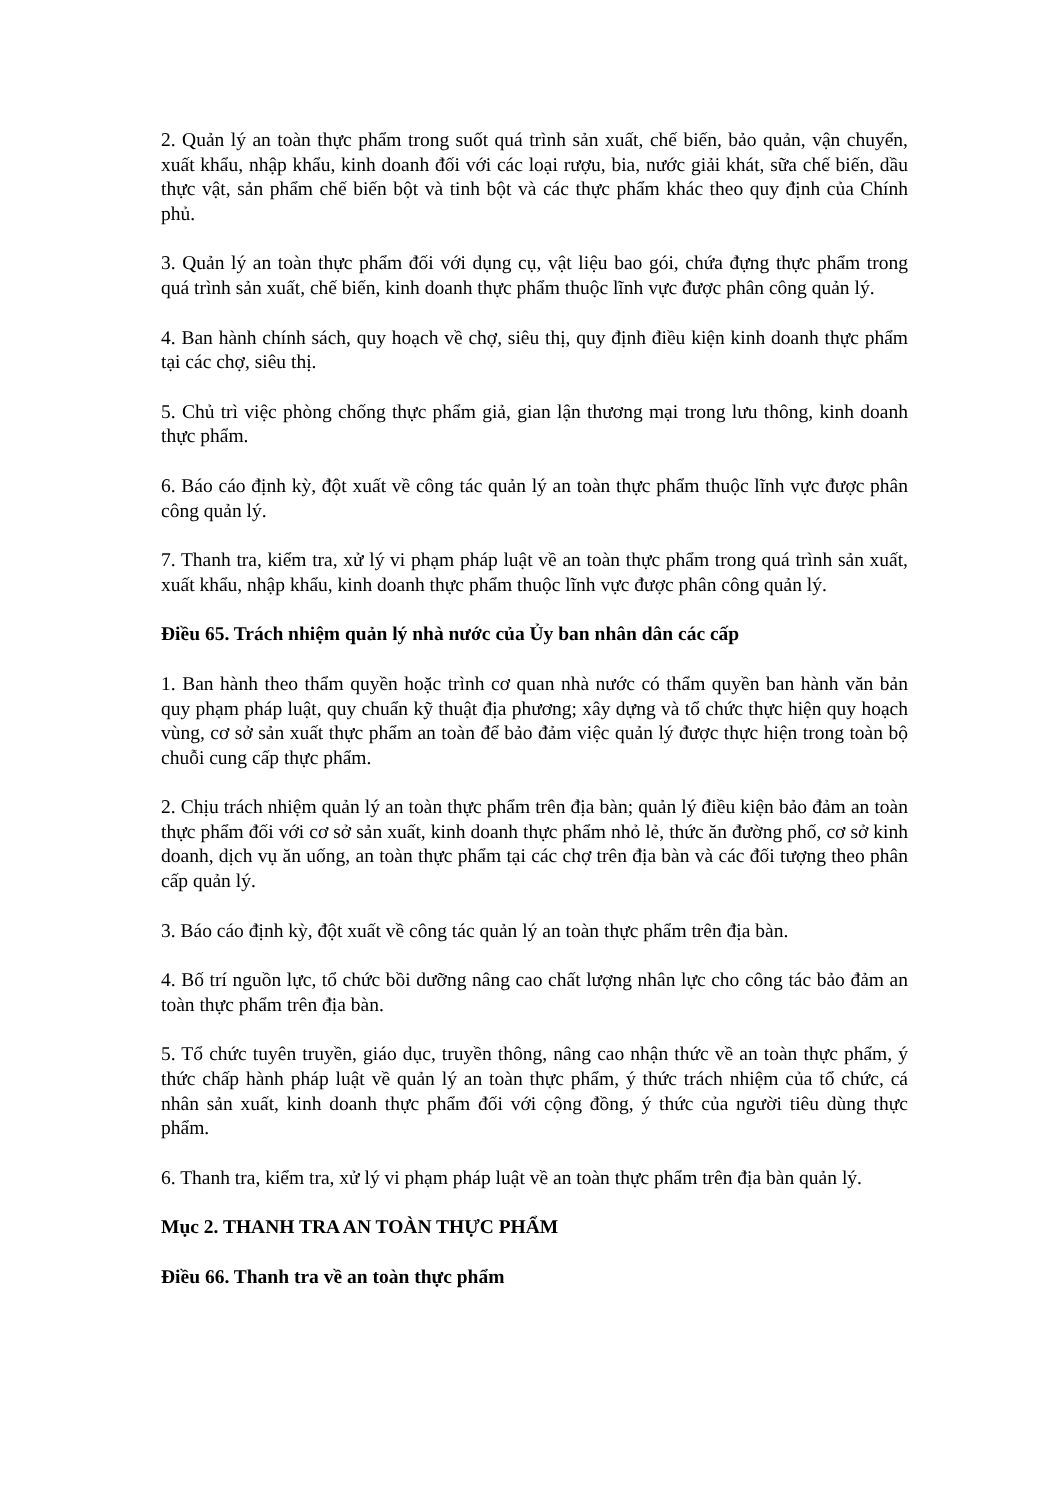2. Quản lý an toàn thực phẩm trong suốt quá trình sản xuất, chế biến, bảo quản, vận chuyển, xuất khẩu, nhập khẩu, kinh doanh đối với các loại rượu, bia, nước giải khát, sữa chế biến, dầu thực vật, sản phẩm chế biến bột và tinh bột và các thực phẩm khác theo quy định của Chính phủ.
3. Quản lý an toàn thực phẩm đối với dụng cụ, vật liệu bao gói, chứa đựng thực phẩm trong quá trình sản xuất, chế biến, kinh doanh thực phẩm thuộc lĩnh vực được phân công quản lý.
4. Ban hành chính sách, quy hoạch về chợ, siêu thị, quy định điều kiện kinh doanh thực phẩm tại các chợ, siêu thị.
5. Chủ trì việc phòng chống thực phẩm giả, gian lận thương mại trong lưu thông, kinh doanh thực phẩm.
6. Báo cáo định kỳ, đột xuất về công tác quản lý an toàn thực phẩm thuộc lĩnh vực được phân công quản lý.
7. Thanh tra, kiểm tra, xử lý vi phạm pháp luật về an toàn thực phẩm trong quá trình sản xuất, xuất khẩu, nhập khẩu, kinh doanh thực phẩm thuộc lĩnh vực được phân công quản lý.
Điều 65. Trách nhiệm quản lý nhà nước của Ủy ban nhân dân các cấp
1. Ban hành theo thẩm quyền hoặc trình cơ quan nhà nước có thẩm quyền ban hành văn bản quy phạm pháp luật, quy chuẩn kỹ thuật địa phương; xây dựng và tổ chức thực hiện quy hoạch vùng, cơ sở sản xuất thực phẩm an toàn để bảo đảm việc quản lý được thực hiện trong toàn bộ chuỗi cung cấp thực phẩm.
2. Chịu trách nhiệm quản lý an toàn thực phẩm trên địa bàn; quản lý điều kiện bảo đảm an toàn thực phẩm đối với cơ sở sản xuất, kinh doanh thực phẩm nhỏ lẻ, thức ăn đường phố, cơ sở kinh doanh, dịch vụ ăn uống, an toàn thực phẩm tại các chợ trên địa bàn và các đối tượng theo phân cấp quản lý.
3. Báo cáo định kỳ, đột xuất về công tác quản lý an toàn thực phẩm trên địa bàn.
4. Bố trí nguồn lực, tổ chức bồi dưỡng nâng cao chất lượng nhân lực cho công tác bảo đảm an toàn thực phẩm trên địa bàn.
5. Tổ chức tuyên truyền, giáo dục, truyền thông, nâng cao nhận thức về an toàn thực phẩm, ý thức chấp hành pháp luật về quản lý an toàn thực phẩm, ý thức trách nhiệm của tổ chức, cá nhân sản xuất, kinh doanh thực phẩm đối với cộng đồng, ý thức của người tiêu dùng thực phẩm.
6. Thanh tra, kiểm tra, xử lý vi phạm pháp luật về an toàn thực phẩm trên địa bàn quản lý.
Mục 2. THANH TRA AN TOÀN THỰC PHẨM
Điều 66. Thanh tra về an toàn thực phẩm